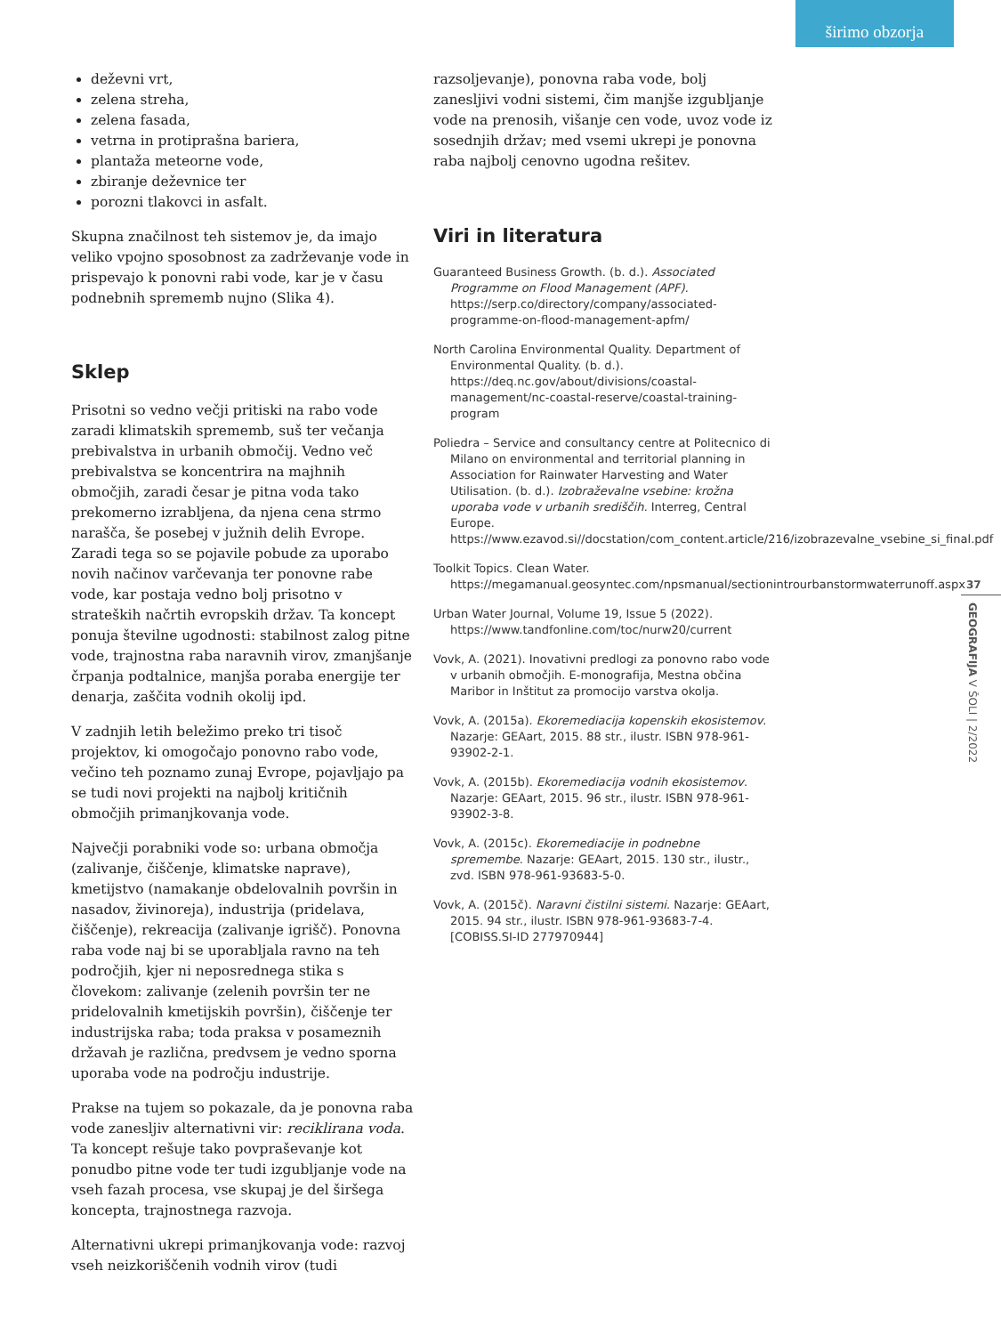širimo obzorja
deževni vrt,
zelena streha,
zelena fasada,
vetrna in protiprašna bariera,
plantaža meteorne vode,
zbiranje deževnice ter
porozni tlakovci in asfalt.
Skupna značilnost teh sistemov je, da imajo veliko vpojno sposobnost za zadrževanje vode in prispevajo k ponovni rabi vode, kar je v času podnebnih sprememb nujno (Slika 4).
Sklep
Prisotni so vedno večji pritiski na rabo vode zaradi klimatskih sprememb, suš ter večanja prebivalstva in urbanih območij. Vedno več prebivalstva se koncentrira na majhnih območjih, zaradi česar je pitna voda tako prekomerno izrabljena, da njena cena strmo narašča, še posebej v južnih delih Evrope. Zaradi tega so se pojavile pobude za uporabo novih načinov varčevanja ter ponovne rabe vode, kar postaja vedno bolj prisotno v strateških načrtih evropskih držav. Ta koncept ponuja številne ugodnosti: stabilnost zalog pitne vode, trajnostna raba naravnih virov, zmanjšanje črpanja podtalnice, manjša poraba energije ter denarja, zaščita vodnih okolij ipd.
V zadnjih letih beležimo preko tri tisoč projektov, ki omogočajo ponovno rabo vode, večino teh poznamo zunaj Evrope, pojavljajo pa se tudi novi projekti na najbolj kritičnih območjih primanjkovanja vode.
Največji porabniki vode so: urbana območja (zalivanje, čiščenje, klimatske naprave), kmetijstvo (namakanje obdelovalnih površin in nasadov, živinoreja), industrija (pridelava, čiščenje), rekreacija (zalivanje igrišč). Ponovna raba vode naj bi se uporabljala ravno na teh področjih, kjer ni neposrednega stika s človekom: zalivanje (zelenih površin ter ne pridelovalnih kmetijskih površin), čiščenje ter industrijska raba; toda praksa v posameznih državah je različna, predvsem je vedno sporna uporaba vode na področju industrije.
Prakse na tujem so pokazale, da je ponovna raba vode zanesljiv alternativni vir: reciklirana voda. Ta koncept rešuje tako povpraševanje kot ponudbo pitne vode ter tudi izgubljanje vode na vseh fazah procesa, vse skupaj je del širšega koncepta, trajnostnega razvoja.
Alternativni ukrepi primanjkovanja vode: razvoj vseh neizkoriščenih vodnih virov (tudi
razsoljevanje), ponovna raba vode, bolj zanesljivi vodni sistemi, čim manjše izgubljanje vode na prenosih, višanje cen vode, uvoz vode iz sosednjih držav; med vsemi ukrepi je ponovna raba najbolj cenovno ugodna rešitev.
Viri in literatura
Guaranteed Business Growth. (b. d.). Associated Programme on Flood Management (APF). https://serp.co/directory/company/associated-programme-on-flood-management-apfm/
North Carolina Environmental Quality. Department of Environmental Quality. (b. d.). https://deq.nc.gov/about/divisions/coastal-management/nc-coastal-reserve/coastal-training-program
Poliedra – Service and consultancy centre at Politecnico di Milano on environmental and territorial planning in Association for Rainwater Harvesting and Water Utilisation. (b. d.). Izobraževalne vsebine: krožna uporaba vode v urbanih središčih. Interreg, Central Europe. https://www.ezavod.si//docstation/com_content.article/216/izobrazevalne_vsebine_si_final.pdf
Toolkit Topics. Clean Water. https://megamanual.geosyntec.com/npsmanual/sectionintrourbanstormwaterrunoff.aspx
Urban Water Journal, Volume 19, Issue 5 (2022). https://www.tandfonline.com/toc/nurw20/current
Vovk, A. (2021). Inovativni predlogi za ponovno rabo vode v urbanih območjih. E-monografija, Mestna občina Maribor in Inštitut za promocijo varstva okolja.
Vovk, A. (2015a). Ekoremediacija kopenskih ekosistemov. Nazarje: GEAart, 2015. 88 str., ilustr. ISBN 978-961-93902-2-1.
Vovk, A. (2015b). Ekoremediacija vodnih ekosistemov. Nazarje: GEAart, 2015. 96 str., ilustr. ISBN 978-961-93902-3-8.
Vovk, A. (2015c). Ekoremediacije in podnebne spremembe. Nazarje: GEAart, 2015. 130 str., ilustr., zvd. ISBN 978-961-93683-5-0.
Vovk, A. (2015č). Naravni čistilni sistemi. Nazarje: GEAart, 2015. 94 str., ilustr. ISBN 978-961-93683-7-4. [COBISS.SI-ID 277970944]
37
GEOGRAFIJA V ŠOLI | 2/2022